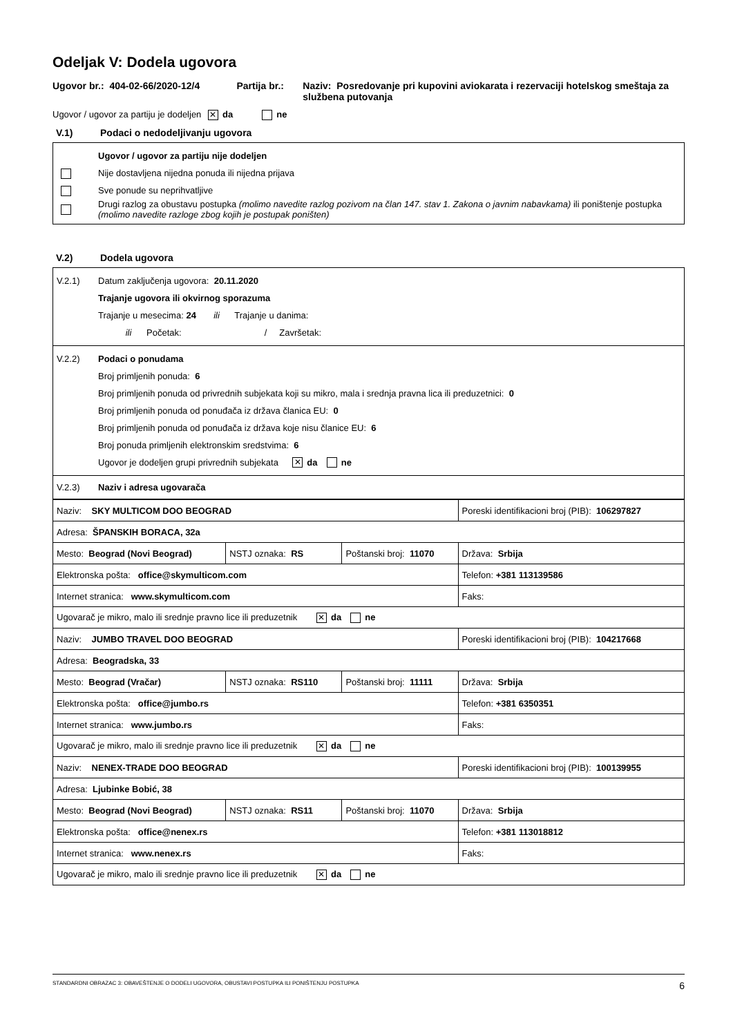Odeljak V: Dodela ugovora
Ugovor br.: 404-02-66/2020-12/4 Partija br.: Naziv: Posredovanje pri kupovini aviokarata i rezervaciji hotelskog smeštaja za službena putovanja
Ugovor / ugovor za partiju je dodeljen ✕ da ne
V.1) Podaci o nedodeljivanju ugovora
Ugovor / ugovor za partiju nije dodeljen
Nije dostavljena nijedna ponuda ili nijedna prijava
Sve ponude su neprihvatljive
Drugi razlog za obustavu postupka (molimo navedite razlog pozivom na član 147. stav 1. Zakona o javnim nabavkama) ili poništenje postupka (molimo navedite razloge zbog kojih je postupak poništen)
V.2) Dodela ugovora
V.2.1)
Datum zaključenja ugovora: 20.11.2020
Trajanje ugovora ili okvirnog sporazuma
Trajanje u mesecima: 24 ili Trajanje u danima:
ili Početak: / Završetak:
V.2.2) Podaci o ponudama
Broj primljenih ponuda: 6
Broj primljenih ponuda od privrednih subjekata koji su mikro, mala i srednja pravna lica ili preduzetnici: 0
Broj primljenih ponuda od ponuđača iz država članica EU: 0
Broj primljenih ponuda od ponuđača iz država koje nisu članice EU: 6
Broj ponuda primljenih elektronskim sredstvima: 6
Ugovor je dodeljen grupi privrednih subjekata ✕ da ne
V.2.3) Naziv i adresa ugovarača
| Naziv: SKY MULTICOM DOO BEOGRAD | | | Poreski identifikacioni broj (PIB): 106297827 |
| Adresa: ŠPANSKIH BORACA, 32a | | | |
| Mesto: Beograd (Novi Beograd) | NSTJ oznaka: RS | Poštanski broj: 11070 | Država: Srbija |
| Elektronska pošta: office@skymulticom.com | | | Telefon: +381 113139586 |
| Internet stranica: www.skymulticom.com | | | Faks: |
| Ugovarač je mikro, malo ili srednje pravno lice ili preduzetnik ✕ da ne | | | |
| Naziv: JUMBO TRAVEL DOO BEOGRAD | | | Poreski identifikacioni broj (PIB): 104217668 |
| Adresa: Beogradska, 33 | | | |
| Mesto: Beograd (Vračar) | NSTJ oznaka: RS110 | Poštanski broj: 11111 | Država: Srbija |
| Elektronska pošta: office@jumbo.rs | | | Telefon: +381 6350351 |
| Internet stranica: www.jumbo.rs | | | Faks: |
| Ugovarač je mikro, malo ili srednje pravno lice ili preduzetnik ✕ da ne | | | |
| Naziv: NENEX-TRADE DOO BEOGRAD | | | Poreski identifikacioni broj (PIB): 100139955 |
| Adresa: Ljubinke Bobić, 38 | | | |
| Mesto: Beograd (Novi Beograd) | NSTJ oznaka: RS11 | Poštanski broj: 11070 | Država: Srbija |
| Elektronska pošta: office@nenex.rs | | | Telefon: +381 113018812 |
| Internet stranica: www.nenex.rs | | | Faks: |
| Ugovarač je mikro, malo ili srednje pravno lice ili preduzetnik ✕ da ne | | | |
STANDARDNI OBRAZAC 3: OBAVEŠTENJE O DODELI UGOVORA, OBUSTAVI POSTUPKA ILI PONIŠTENJU POSTUPKA 6